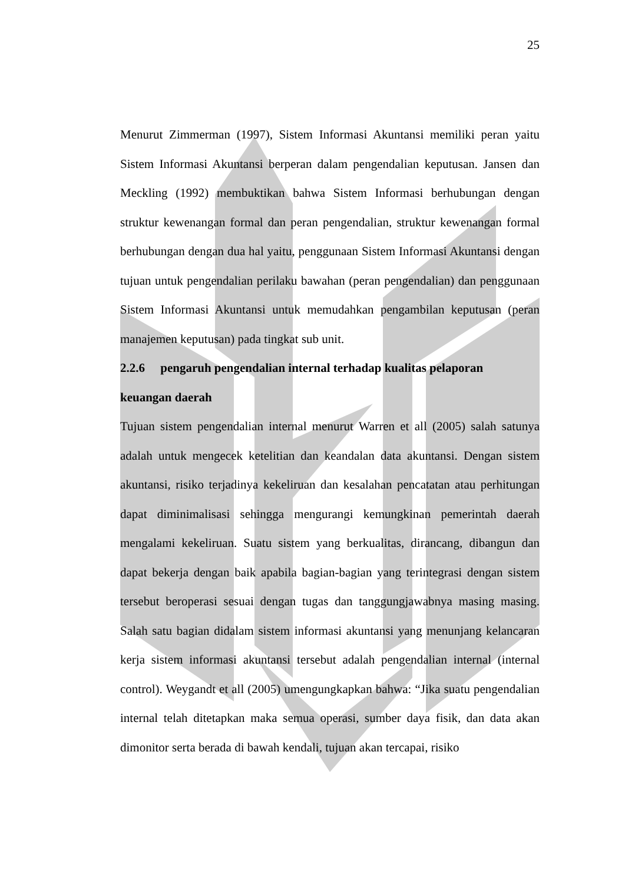25
Menurut Zimmerman (1997), Sistem Informasi Akuntansi memiliki peran yaitu Sistem Informasi Akuntansi berperan dalam pengendalian keputusan. Jansen dan Meckling (1992) membuktikan bahwa Sistem Informasi berhubungan dengan struktur kewenangan formal dan peran pengendalian, struktur kewenangan formal berhubungan dengan dua hal yaitu, penggunaan Sistem Informasi Akuntansi dengan tujuan untuk pengendalian perilaku bawahan (peran pengendalian) dan penggunaan Sistem Informasi Akuntansi untuk memudahkan pengambilan keputusan (peran manajemen keputusan) pada tingkat sub unit.
2.2.6 pengaruh pengendalian internal terhadap kualitas pelaporan
keuangan daerah
Tujuan sistem pengendalian internal menurut Warren et all (2005) salah satunya adalah untuk mengecek ketelitian dan keandalan data akuntansi. Dengan sistem akuntansi, risiko terjadinya kekeliruan dan kesalahan pencatatan atau perhitungan dapat diminimalisasi sehingga mengurangi kemungkinan pemerintah daerah mengalami kekeliruan. Suatu sistem yang berkualitas, dirancang, dibangun dan dapat bekerja dengan baik apabila bagian-bagian yang terintegrasi dengan sistem tersebut beroperasi sesuai dengan tugas dan tanggungjawabnya masing masing. Salah satu bagian didalam sistem informasi akuntansi yang menunjang kelancaran kerja sistem informasi akuntansi tersebut adalah pengendalian internal (internal control). Weygandt et all (2005) umengungkapkan bahwa: “Jika suatu pengendalian internal telah ditetapkan maka semua operasi, sumber daya fisik, dan data akan dimonitor serta berada di bawah kendali, tujuan akan tercapai, risiko